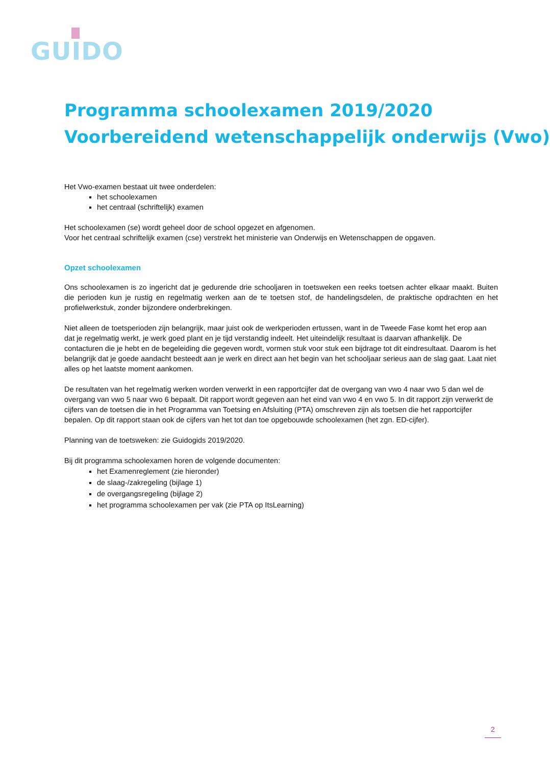GUIDO
Programma schoolexamen 2019/2020
Voorbereidend wetenschappelijk onderwijs (Vwo)
Het Vwo-examen bestaat uit twee onderdelen:
het schoolexamen
het centraal (schriftelijk) examen
Het schoolexamen (se) wordt geheel door de school opgezet en afgenomen.
Voor het centraal schriftelijk examen (cse) verstrekt het ministerie van Onderwijs en Wetenschappen de opgaven.
Opzet schoolexamen
Ons schoolexamen is zo ingericht dat je gedurende drie schooljaren in toetsweken een reeks toetsen achter elkaar maakt. Buiten die perioden kun je rustig en regelmatig werken aan de te toetsen stof, de handelingsdelen, de praktische opdrachten en het profielwerkstuk, zonder bijzondere onderbrekingen.
Niet alleen de toetsperioden zijn belangrijk, maar juist ook de werkperioden ertussen, want in de Tweede Fase komt het erop aan dat je regelmatig werkt, je werk goed plant en je tijd verstandig indeelt. Het uiteindelijk resultaat is daarvan afhankelijk. De contacturen die je hebt en de begeleiding die gegeven wordt, vormen stuk voor stuk een bijdrage tot dit eindresultaat. Daarom is het belangrijk dat je goede aandacht besteedt aan je werk en direct aan het begin van het schooljaar serieus aan de slag gaat. Laat niet alles op het laatste moment aankomen.
De resultaten van het regelmatig werken worden verwerkt in een rapportcijfer dat de overgang van vwo 4 naar vwo 5 dan wel de overgang van vwo 5 naar vwo 6 bepaalt. Dit rapport wordt gegeven aan het eind van vwo 4 en vwo 5. In dit rapport zijn verwerkt de cijfers van de toetsen die in het Programma van Toetsing en Afsluiting (PTA) omschreven zijn als toetsen die het rapportcijfer bepalen. Op dit rapport staan ook de cijfers van het tot dan toe opgebouwde schoolexamen (het zgn. ED-cijfer).
Planning van de toetsweken: zie Guidogids 2019/2020.
Bij dit programma schoolexamen horen de volgende documenten:
het Examenreglement (zie hieronder)
de slaag-/zakregeling (bijlage 1)
de overgangsregeling (bijlage 2)
het programma schoolexamen per vak (zie PTA op ItsLearning)
2